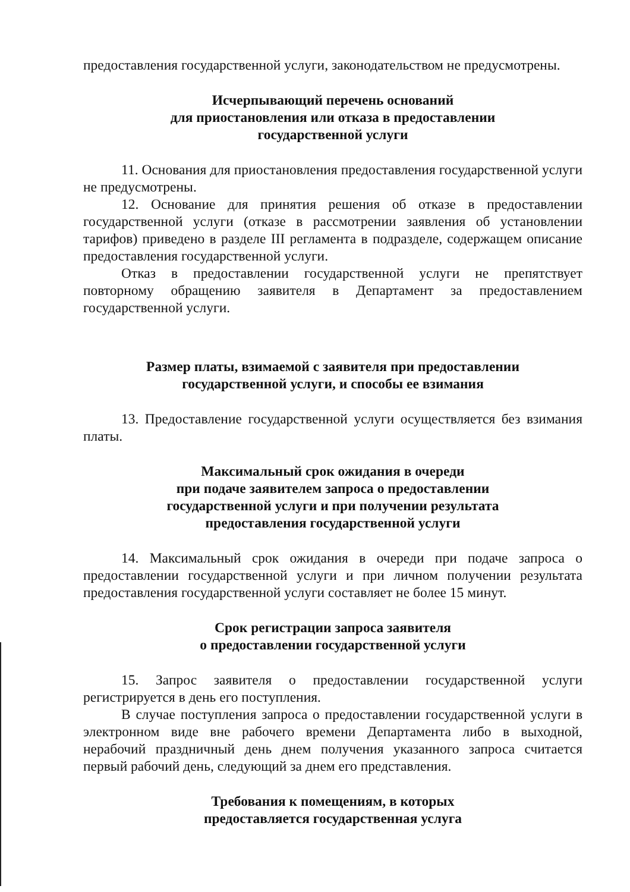предоставления государственной услуги, законодательством не предусмотрены.
Исчерпывающий перечень оснований
для приостановления или отказа в предоставлении
государственной услуги
11. Основания для приостановления предоставления государственной услуги не предусмотрены.
12. Основание для принятия решения об отказе в предоставлении государственной услуги (отказе в рассмотрении заявления об установлении тарифов) приведено в разделе III регламента в подразделе, содержащем описание предоставления государственной услуги.
Отказ в предоставлении государственной услуги не препятствует повторному обращению заявителя в Департамент за предоставлением государственной услуги.
Размер платы, взимаемой с заявителя при предоставлении
государственной услуги, и способы ее взимания
13. Предоставление государственной услуги осуществляется без взимания платы.
Максимальный срок ожидания в очереди
при подаче заявителем запроса о предоставлении
государственной услуги и при получении результата
предоставления государственной услуги
14. Максимальный срок ожидания в очереди при подаче запроса о предоставлении государственной услуги и при личном получении результата предоставления государственной услуги составляет не более 15 минут.
Срок регистрации запроса заявителя
о предоставлении государственной услуги
15. Запрос заявителя о предоставлении государственной услуги регистрируется в день его поступления.
В случае поступления запроса о предоставлении государственной услуги в электронном виде вне рабочего времени Департамента либо в выходной, нерабочий праздничный день днем получения указанного запроса считается первый рабочий день, следующий за днем его представления.
Требования к помещениям, в которых
предоставляется государственная услуга